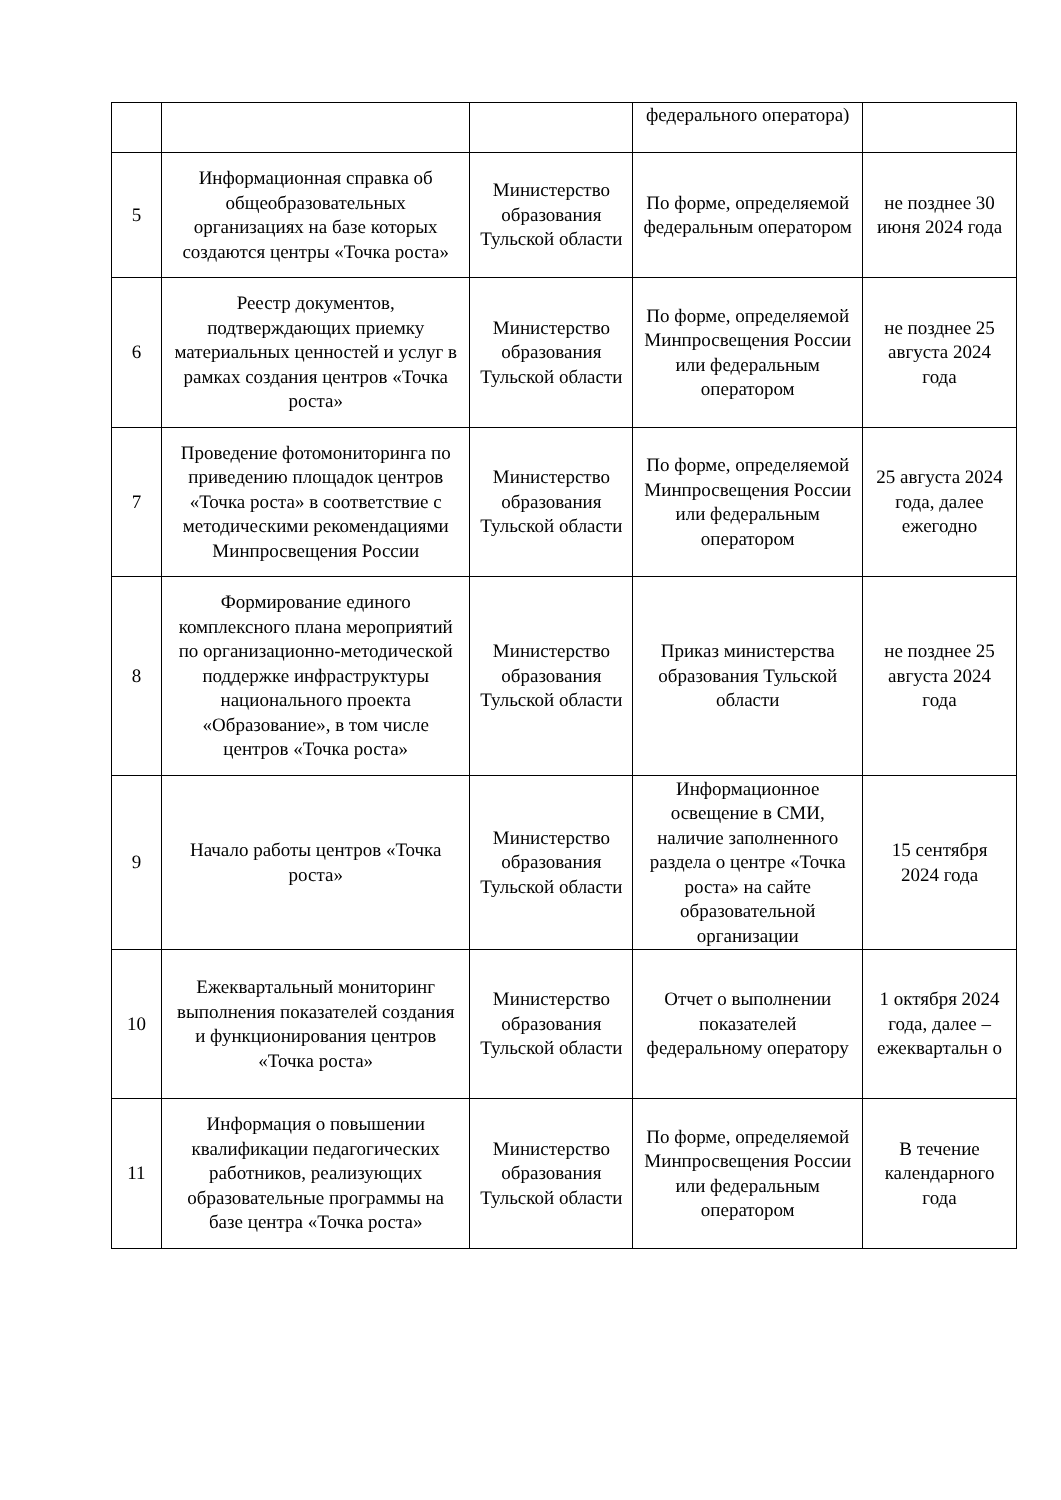| | | | федерального оператора) | |
| 5 | Информационная справка об общеобразовательных организациях на базе которых создаются центры «Точка роста» | Министерство образования Тульской области | По форме, определяемой федеральным оператором | не позднее 30 июня 2024 года |
| 6 | Реестр документов, подтверждающих приемку материальных ценностей и услуг в рамках создания центров «Точка роста» | Министерство образования Тульской области | По форме, определяемой Минпросвещения России или федеральным оператором | не позднее 25 августа 2024 года |
| 7 | Проведение фотомониторинга по приведению площадок центров «Точка роста» в соответствие с методическими рекомендациями Минпросвещения России | Министерство образования Тульской области | По форме, определяемой Минпросвещения России или федеральным оператором | 25 августа 2024 года, далее ежегодно |
| 8 | Формирование единого комплексного плана мероприятий по организационно-методической поддержке инфраструктуры национального проекта «Образование», в том числе центров «Точка роста» | Министерство образования Тульской области | Приказ министерства образования Тульской области | не позднее 25 августа 2024 года |
| 9 | Начало работы центров «Точка роста» | Министерство образования Тульской области | Информационное освещение в СМИ, наличие заполненного раздела о центре «Точка роста» на сайте образовательной организации | 15 сентября 2024 года |
| 10 | Ежеквартальный мониторинг выполнения показателей создания и функционирования центров «Точка роста» | Министерство образования Тульской области | Отчет о выполнении показателей федеральному оператору | 1 октября 2024 года, далее – ежеквартальн о |
| 11 | Информация о повышении квалификации педагогических работников, реализующих образовательные программы на базе центра «Точка роста» | Министерство образования Тульской области | По форме, определяемой Минпросвещения России или федеральным оператором | В течение календарного года |